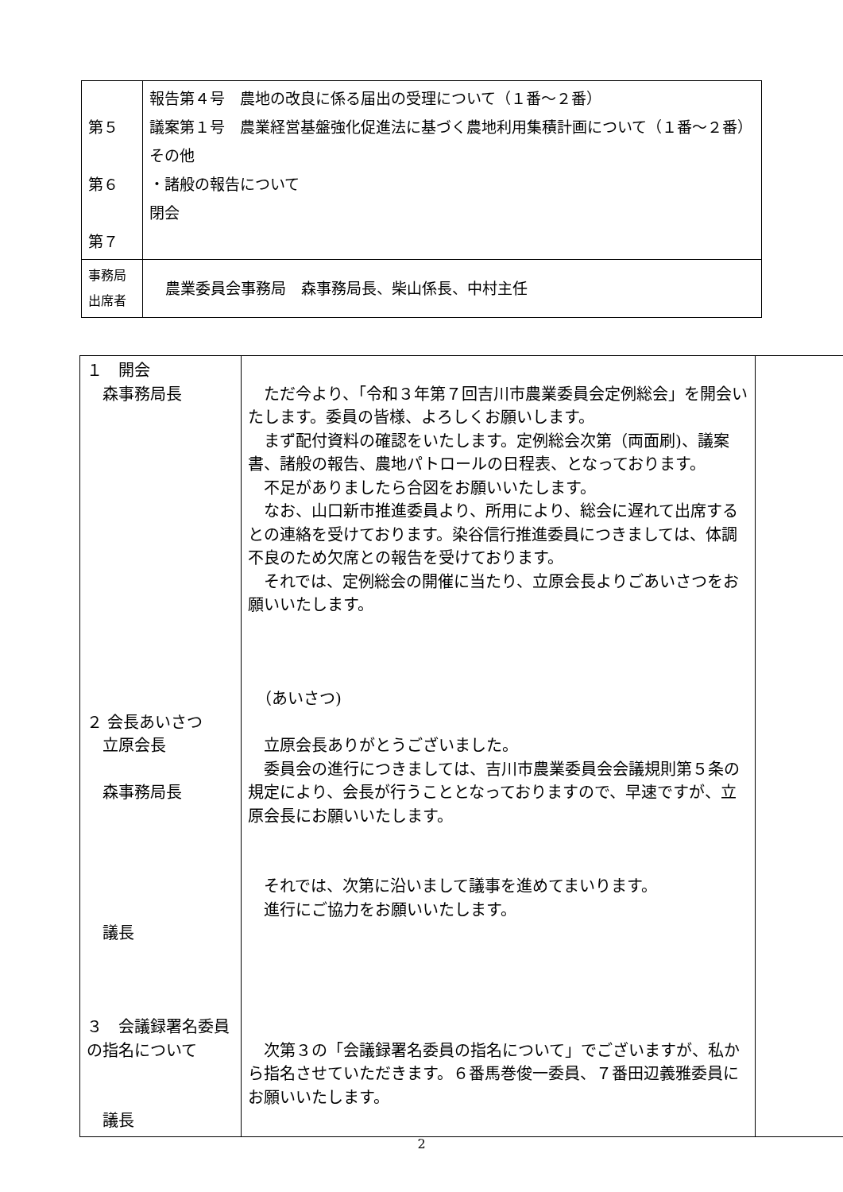| 第５ 第６ 第７ | 報告第４号 農地の改良に係る届出の受理について（１番～２番） 議案第１号 農業経営基盤強化促進法に基づく農地利用集積計画について（１番～２番） その他 ・諸般の報告について 閉会 |
| 事務局 出席者 | 農業委員会事務局 森事務局長、柴山係長、中村主任 |
| １ 開会 森事務局長 ２ 会長あいさつ 立原会長 森事務局長 議長 ３ 会議録署名委員の指名について 議長 | ただ今より、「令和３年第７回吉川市農業委員会定例総会」を開会いたします。委員の皆様、よろしくお願いします。 まず配付資料の確認をいたします。定例総会次第（両面刷)、議案書、諸般の報告、農地パトロールの日程表、となっております。 不足がありましたら合図をお願いいたします。 なお、山口新市推進委員より、所用により、総会に遅れて出席するとの連絡を受けております。染谷信行推進委員につきましては、体調不良のため欠席との報告を受けております。 それでは、定例総会の開催に当たり、立原会長よりごあいさつをお願いいたします。 （あいさつ) 立原会長ありがとうございました。 委員会の進行につきましては、吉川市農業委員会会議規則第５条の規定により、会長が行うこととなっておりますので、早速ですが、立原会長にお願いいたします。 それでは、次第に沿いまして議事を進めてまいります。 進行にご協力をお願いいたします。 次第３の「会議録署名委員の指名について」でございますが、私から指名させていただきます。６番馬巻俊一委員、７番田辺義雅委員にお願いいたします。 | |
2